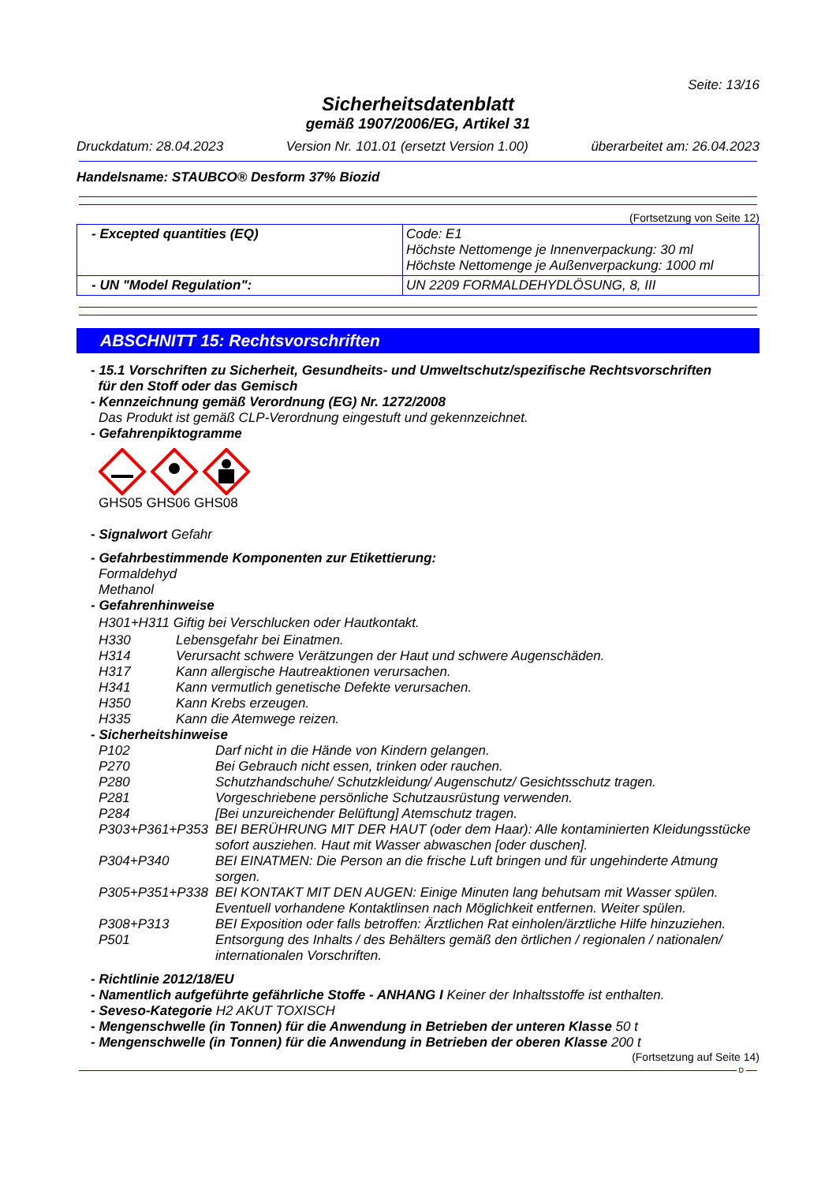Seite: 13/16
Sicherheitsdatenblatt
gemäß 1907/2006/EG, Artikel 31
Druckdatum: 28.04.2023 Version Nr. 101.01 (ersetzt Version 1.00) überarbeitet am: 26.04.2023
Handelsname: STAUBCO® Desform 37% Biozid
(Fortsetzung von Seite 12)
| - Excepted quantities (EQ) | Code: E1 Höchste Nettomenge je Innenverpackung: 30 ml Höchste Nettomenge je Außenverpackung: 1000 ml |
| - UN "Model Regulation": | UN 2209 FORMALDEHYDLÖSUNG, 8, III |
ABSCHNITT 15: Rechtsvorschriften
- 15.1 Vorschriften zu Sicherheit, Gesundheits- und Umweltschutz/spezifische Rechtsvorschriften
für den Stoff oder das Gemisch
- Kennzeichnung gemäß Verordnung (EG) Nr. 1272/2008
Das Produkt ist gemäß CLP-Verordnung eingestuft und gekennzeichnet.
- Gefahrenpiktogramme
GHS05 GHS06 GHS08
- Signalwort Gefahr
- Gefahrbestimmende Komponenten zur Etikettierung:
Formaldehyd
Methanol
- Gefahrenhinweise
| H301+H311 Giftig bei Verschlucken oder Hautkontakt. | |
| H330 | Lebensgefahr bei Einatmen. |
| H314 | Verursacht schwere Verätzungen der Haut und schwere Augenschäden. |
| H317 | Kann allergische Hautreaktionen verursachen. |
| H341 | Kann vermutlich genetische Defekte verursachen. |
| H350 | Kann Krebs erzeugen. |
| H335 | Kann die Atemwege reizen. |
- Sicherheitshinweise
| P102 | Darf nicht in die Hände von Kindern gelangen. |
| P270 | Bei Gebrauch nicht essen, trinken oder rauchen. |
| P280 | Schutzhandschuhe/ Schutzkleidung/ Augenschutz/ Gesichtsschutz tragen. |
| P281 | Vorgeschriebene persönliche Schutzausrüstung verwenden. |
| P284 | [Bei unzureichender Belüftung] Atemschutz tragen. |
| P303+P361+P353 | BEI BERÜHRUNG MIT DER HAUT (oder dem Haar): Alle kontaminierten Kleidungsstücke sofort ausziehen. Haut mit Wasser abwaschen [oder duschen]. |
| P304+P340 | BEI EINATMEN: Die Person an die frische Luft bringen und für ungehinderte Atmung sorgen. |
| P305+P351+P338 | BEI KONTAKT MIT DEN AUGEN: Einige Minuten lang behutsam mit Wasser spülen. Eventuell vorhandene Kontaktlinsen nach Möglichkeit entfernen. Weiter spülen. |
| P308+P313 | BEI Exposition oder falls betroffen: Ärztlichen Rat einholen/ärztliche Hilfe hinzuziehen. |
| P501 | Entsorgung des Inhalts / des Behälters gemäß den örtlichen / regionalen / nationalen/ internationalen Vorschriften. |
- Richtlinie 2012/18/EU
- Namentlich aufgeführte gefährliche Stoffe - ANHANG I Keiner der Inhaltsstoffe ist enthalten.
- Seveso-Kategorie H2 AKUT TOXISCH
- Mengenschwelle (in Tonnen) für die Anwendung in Betrieben der unteren Klasse 50 t
- Mengenschwelle (in Tonnen) für die Anwendung in Betrieben der oberen Klasse 200 t
(Fortsetzung auf Seite 14)
D